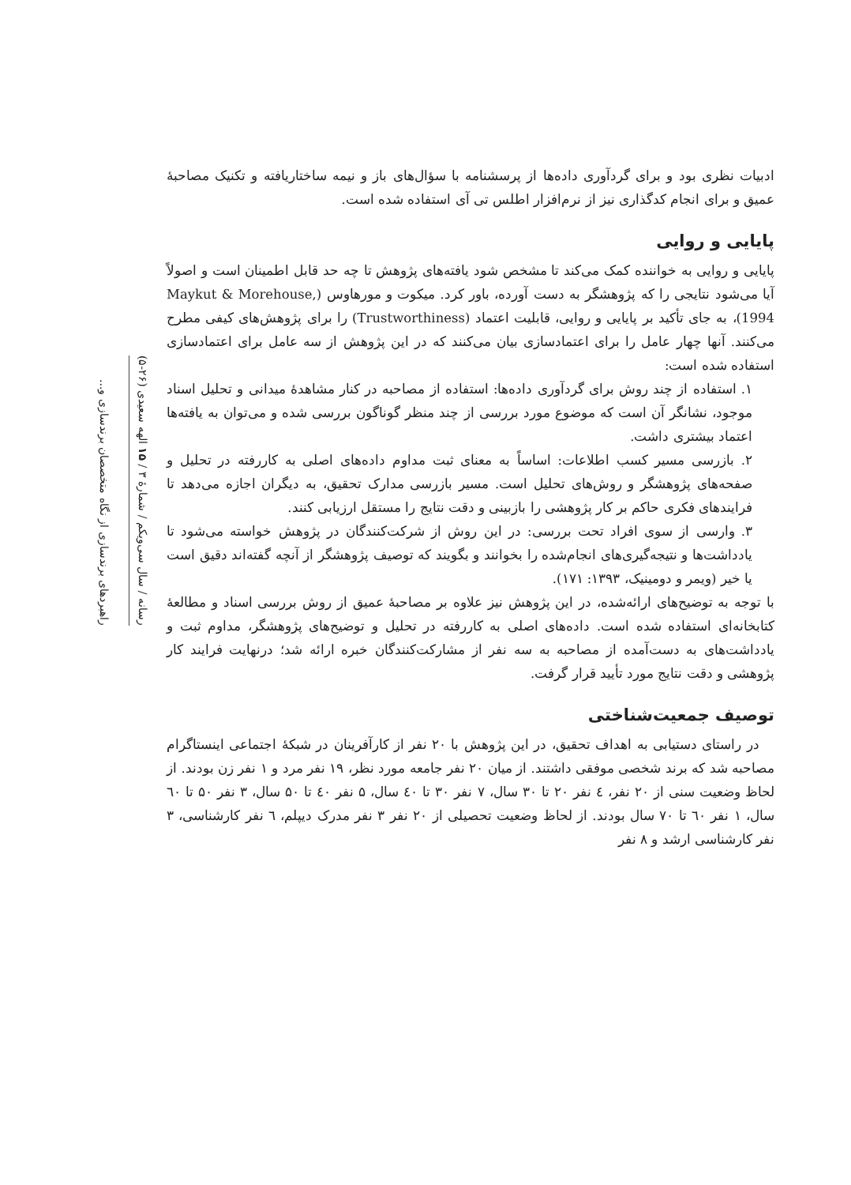ادبیات نظری بود و برای گردآوری داده‌ها از پرسشنامه با سؤال‌های باز و نیمه ساختاریافته و تکنیک مصاحبهٔ عمیق و برای انجام کدگذاری نیز از نرم‌افزار اطلس تی آی استفاده شده است.
پایایی و روایی
پایایی و روایی به خواننده کمک می‌کند تا مشخص شود یافته‌های پژوهش تا چه حد قابل اطمینان است و اصولاً آیا می‌شود نتایجی را که پژوهشگر به دست آورده، باور کرد. میکوت و مورهاوس (Maykut & Morehouse, 1994)، به جای تأکید بر پایایی و روایی، قابلیت اعتماد (Trustworthiness) را برای پژوهش‌های کیفی مطرح می‌کنند. آنها چهار عامل را برای اعتمادسازی بیان می‌کنند که در این پژوهش از سه عامل برای اعتمادسازی استفاده شده است:
۱. استفاده از چند روش برای گردآوری داده‌ها: استفاده از مصاحبه در کنار مشاهدهٔ میدانی و تحلیل اسناد موجود، نشانگر آن است که موضوع مورد بررسی از چند منظر گوناگون بررسی شده و می‌توان به یافته‌ها اعتماد بیشتری داشت.
۲. بازرسی مسیر کسب اطلاعات: اساساً به معنای ثبت مداوم داده‌های اصلی به کاررفته در تحلیل و صفحه‌های پژوهشگر و روش‌های تحلیل است. مسیر بازرسی مدارک تحقیق، به دیگران اجازه می‌دهد تا فرایندهای فکری حاکم بر کار پژوهشی را بازبینی و دقت نتایج را مستقل ارزیابی کنند.
۳. وارسی از سوی افراد تحت بررسی: در این روش از شرکت‌کنندگان در پژوهش خواسته می‌شود تا یادداشت‌ها و نتیجه‌گیری‌های انجام‌شده را بخوانند و بگویند که توصیف پژوهشگر از آنچه گفته‌اند دقیق است یا خیر (ویمر و دومینیک، ۱۳۹۳: ۱۷۱).
با توجه به توضیح‌های ارائه‌شده، در این پژوهش نیز علاوه بر مصاحبهٔ عمیق از روش بررسی اسناد و مطالعهٔ کتابخانه‌ای استفاده شده است. داده‌های اصلی به کاررفته در تحلیل و توضیح‌های پژوهشگر، مداوم ثبت و یادداشت‌های به دست‌آمده از مصاحبه به سه نفر از مشارکت‌کنندگان خبره ارائه شد؛ درنهایت فرایند کار پژوهشی و دقت نتایج مورد تأیید قرار گرفت.
توصیف جمعیت‌شناختی
در راستای دستیابی به اهداف تحقیق، در این پژوهش با ۲۰ نفر از کارآفرینان در شبکهٔ اجتماعی اینستاگرام مصاحبه شد که برند شخصی موفقی داشتند. از میان ۲۰ نفر جامعه مورد نظر، ۱۹ نفر مرد و ۱ نفر زن بودند. از لحاظ وضعیت سنی از ۲۰ نفر، ٤ نفر ۲۰ تا ۳۰ سال، ۷ نفر ۳۰ تا ٤۰ سال، ۵ نفر ٤۰ تا ۵۰ سال، ۳ نفر ۵۰ تا ٦۰ سال، ۱ نفر ٦۰ تا ۷۰ سال بودند. از لحاظ وضعیت تحصیلی از ۲۰ نفر ۳ نفر مدرک دیپلم، ٦ نفر کارشناسی، ۳ نفر کارشناسی ارشد و ۸ نفر
رسانه / سال سی‌ویکم / شمارهٔ ۳ / ۱۵ الهه سعیدی (۲۶-۵)
راهبردهای برندسازی از نگاه متخصصان برندسازی و...